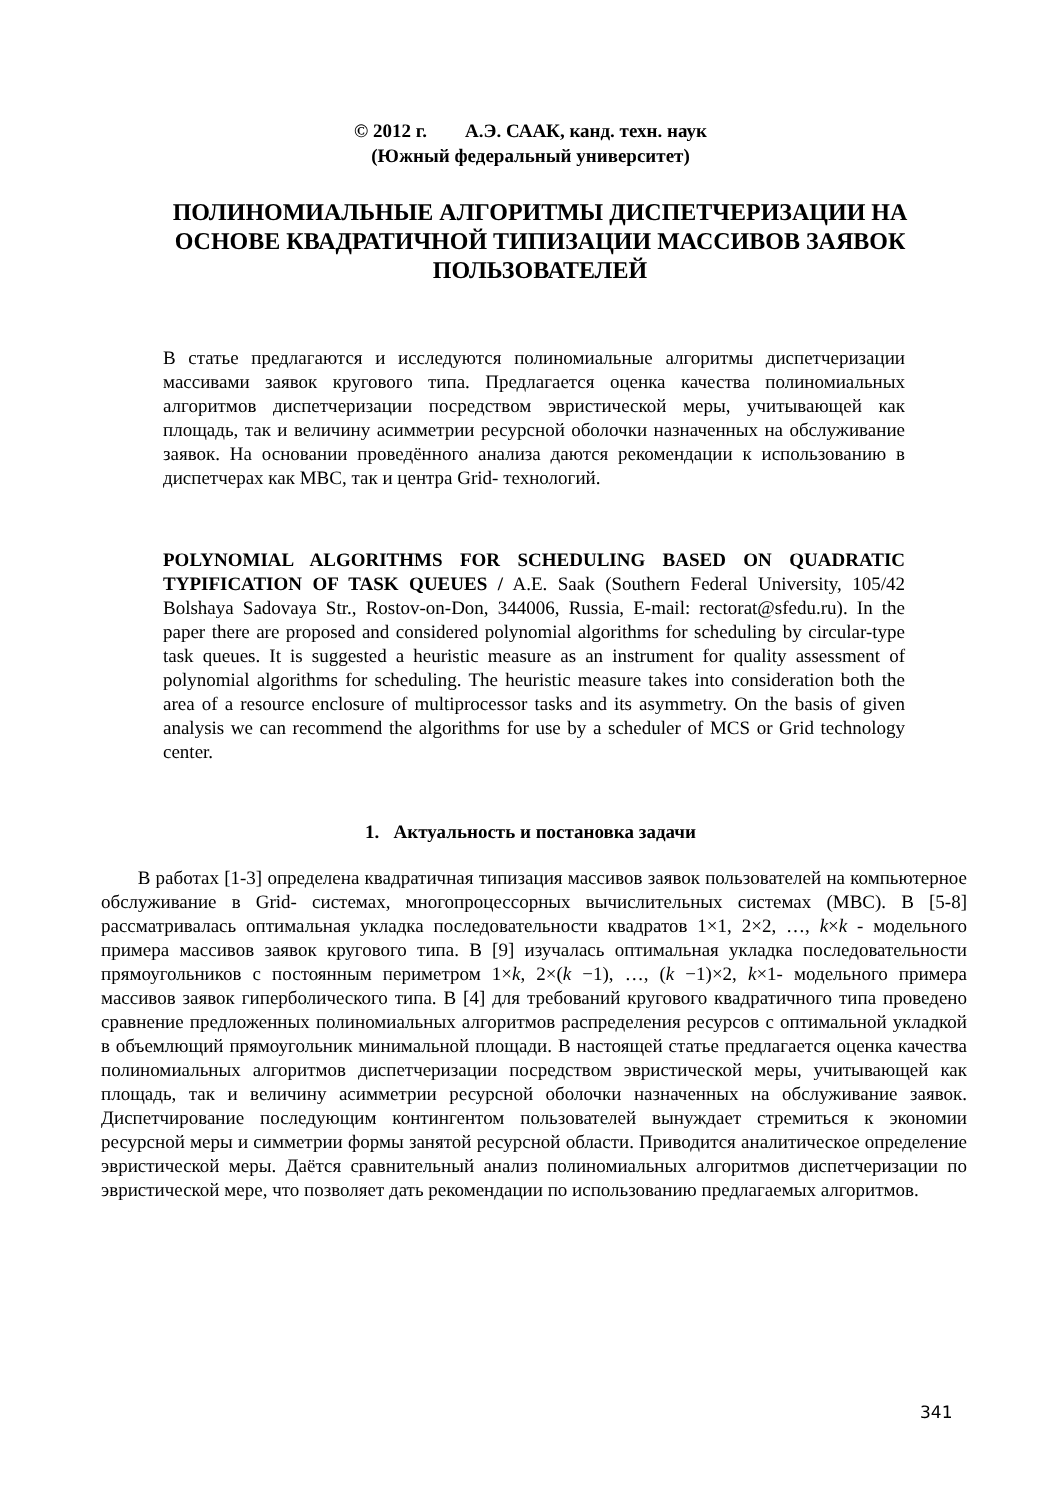© 2012 г. А.Э. СААК, канд. техн. наук
(Южный федеральный университет)
ПОЛИНОМИАЛЬНЫЕ АЛГОРИТМЫ ДИСПЕТЧЕРИЗАЦИИ НА ОСНОВЕ КВАДРАТИЧНОЙ ТИПИЗАЦИИ МАССИВОВ ЗАЯВОК ПОЛЬЗОВАТЕЛЕЙ
В статье предлагаются и исследуются полиномиальные алгоритмы диспетчеризации массивами заявок кругового типа. Предлагается оценка качества полиномиальных алгоритмов диспетчеризации посредством эвристической меры, учитывающей как площадь, так и величину асимметрии ресурсной оболочки назначенных на обслуживание заявок. На основании проведённого анализа даются рекомендации к использованию в диспетчерах как МВС, так и центра Grid- технологий.
POLYNOMIAL ALGORITHMS FOR SCHEDULING BASED ON QUADRATIC TYPIFICATION OF TASK QUEUES / A.E. Saak (Southern Federal University, 105/42 Bolshaya Sadovaya Str., Rostov-on-Don, 344006, Russia, E-mail: rectorat@sfedu.ru). In the paper there are proposed and considered polynomial algorithms for scheduling by circular-type task queues. It is suggested a heuristic measure as an instrument for quality assessment of polynomial algorithms for scheduling. The heuristic measure takes into consideration both the area of a resource enclosure of multiprocessor tasks and its asymmetry. On the basis of given analysis we can recommend the algorithms for use by a scheduler of MCS or Grid technology center.
1. Актуальность и постановка задачи
В работах [1-3] определена квадратичная типизация массивов заявок пользователей на компьютерное обслуживание в Grid- системах, многопроцессорных вычислительных системах (МВС). В [5-8] рассматривалась оптимальная укладка последовательности квадратов 1×1, 2×2, …, k×k - модельного примера массивов заявок кругового типа. В [9] изучалась оптимальная укладка последовательности прямоугольников с постоянным периметром 1×k, 2×(k −1), …, (k −1)×2, k×1- модельного примера массивов заявок гиперболического типа. В [4] для требований кругового квадратичного типа проведено сравнение предложенных полиномиальных алгоритмов распределения ресурсов с оптимальной укладкой в объемлющий прямоугольник минимальной площади. В настоящей статье предлагается оценка качества полиномиальных алгоритмов диспетчеризации посредством эвристической меры, учитывающей как площадь, так и величину асимметрии ресурсной оболочки назначенных на обслуживание заявок. Диспетчирование последующим контингентом пользователей вынуждает стремиться к экономии ресурсной меры и симметрии формы занятой ресурсной области. Приводится аналитическое определение эвристической меры. Даётся сравнительный анализ полиномиальных алгоритмов диспетчеризации по эвристической мере, что позволяет дать рекомендации по использованию предлагаемых алгоритмов.
341